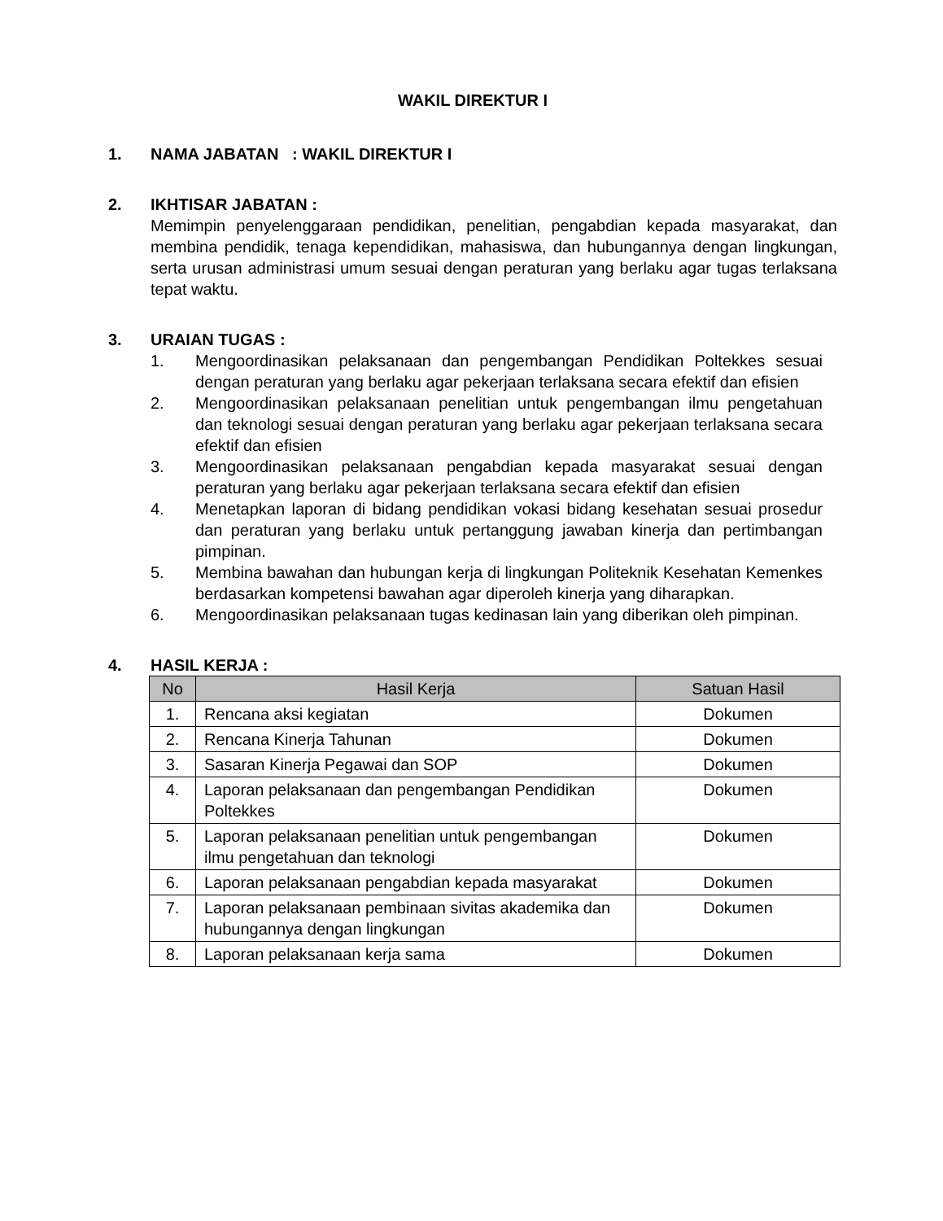WAKIL DIREKTUR I
1. NAMA JABATAN : WAKIL DIREKTUR I
2. IKHTISAR JABATAN :
Memimpin penyelenggaraan pendidikan, penelitian, pengabdian kepada masyarakat, dan membina pendidik, tenaga kependidikan, mahasiswa, dan hubungannya dengan lingkungan, serta urusan administrasi umum sesuai dengan peraturan yang berlaku agar tugas terlaksana tepat waktu.
3. URAIAN TUGAS :
1. Mengoordinasikan pelaksanaan dan pengembangan Pendidikan Poltekkes sesuai dengan peraturan yang berlaku agar pekerjaan terlaksana secara efektif dan efisien
2. Mengoordinasikan pelaksanaan penelitian untuk pengembangan ilmu pengetahuan dan teknologi sesuai dengan peraturan yang berlaku agar pekerjaan terlaksana secara efektif dan efisien
3. Mengoordinasikan pelaksanaan pengabdian kepada masyarakat sesuai dengan peraturan yang berlaku agar pekerjaan terlaksana secara efektif dan efisien
4. Menetapkan laporan di bidang pendidikan vokasi bidang kesehatan sesuai prosedur dan peraturan yang berlaku untuk pertanggung jawaban kinerja dan pertimbangan pimpinan.
5. Membina bawahan dan hubungan kerja di lingkungan Politeknik Kesehatan Kemenkes berdasarkan kompetensi bawahan agar diperoleh kinerja yang diharapkan.
6. Mengoordinasikan pelaksanaan tugas kedinasan lain yang diberikan oleh pimpinan.
4. HASIL KERJA :
| No | Hasil Kerja | Satuan Hasil |
| --- | --- | --- |
| 1. | Rencana aksi kegiatan | Dokumen |
| 2. | Rencana Kinerja Tahunan | Dokumen |
| 3. | Sasaran Kinerja Pegawai dan SOP | Dokumen |
| 4. | Laporan pelaksanaan dan pengembangan Pendidikan Poltekkes | Dokumen |
| 5. | Laporan pelaksanaan penelitian untuk pengembangan ilmu pengetahuan dan teknologi | Dokumen |
| 6. | Laporan pelaksanaan pengabdian kepada masyarakat | Dokumen |
| 7. | Laporan pelaksanaan pembinaan sivitas akademika dan hubungannya dengan lingkungan | Dokumen |
| 8. | Laporan pelaksanaan kerja sama | Dokumen |